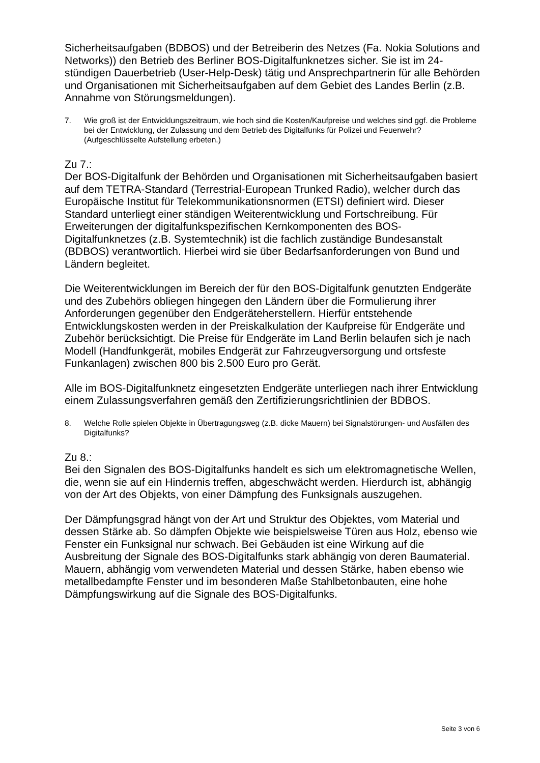Sicherheitsaufgaben (BDBOS) und der Betreiberin des Netzes (Fa. Nokia Solutions and Networks)) den Betrieb des Berliner BOS-Digitalfunknetzes sicher. Sie ist im 24-stündigen Dauerbetrieb (User-Help-Desk) tätig und Ansprechpartnerin für alle Behörden und Organisationen mit Sicherheitsaufgaben auf dem Gebiet des Landes Berlin (z.B. Annahme von Störungsmeldungen).
7. Wie groß ist der Entwicklungszeitraum, wie hoch sind die Kosten/Kaufpreise und welches sind ggf. die Probleme bei der Entwicklung, der Zulassung und dem Betrieb des Digitalfunks für Polizei und Feuerwehr? (Aufgeschlüsselte Aufstellung erbeten.)
Zu 7.:
Der BOS-Digitalfunk der Behörden und Organisationen mit Sicherheitsaufgaben basiert auf dem TETRA-Standard (Terrestrial-European Trunked Radio), welcher durch das Europäische Institut für Telekommunikationsnormen (ETSI) definiert wird. Dieser Standard unterliegt einer ständigen Weiterentwicklung und Fortschreibung. Für Erweiterungen der digitalfunkspezifischen Kernkomponenten des BOS-Digitalfunknetzes (z.B. Systemtechnik) ist die fachlich zuständige Bundesanstalt (BDBOS) verantwortlich. Hierbei wird sie über Bedarfsanforderungen von Bund und Ländern begleitet.
Die Weiterentwicklungen im Bereich der für den BOS-Digitalfunk genutzten Endgeräte und des Zubehörs obliegen hingegen den Ländern über die Formulierung ihrer Anforderungen gegenüber den Endgeräteherstellern. Hierfür entstehende Entwicklungskosten werden in der Preiskalkulation der Kaufpreise für Endgeräte und Zubehör berücksichtigt. Die Preise für Endgeräte im Land Berlin belaufen sich je nach Modell (Handfunkgerät, mobiles Endgerät zur Fahrzeugversorgung und ortsfeste Funkanlagen) zwischen 800 bis 2.500 Euro pro Gerät.
Alle im BOS-Digitalfunknetz eingesetzten Endgeräte unterliegen nach ihrer Entwicklung einem Zulassungsverfahren gemäß den Zertifizierungsrichtlinien der BDBOS.
8. Welche Rolle spielen Objekte in Übertragungsweg (z.B. dicke Mauern) bei Signalstörungen- und Ausfällen des Digitalfunks?
Zu 8.:
Bei den Signalen des BOS-Digitalfunks handelt es sich um elektromagnetische Wellen, die, wenn sie auf ein Hindernis treffen, abgeschwächt werden. Hierdurch ist, abhängig von der Art des Objekts, von einer Dämpfung des Funksignals auszugehen.
Der Dämpfungsgrad hängt von der Art und Struktur des Objektes, vom Material und dessen Stärke ab. So dämpfen Objekte wie beispielsweise Türen aus Holz, ebenso wie Fenster ein Funksignal nur schwach. Bei Gebäuden ist eine Wirkung auf die Ausbreitung der Signale des BOS-Digitalfunks stark abhängig von deren Baumaterial. Mauern, abhängig vom verwendeten Material und dessen Stärke, haben ebenso wie metallbedampfte Fenster und im besonderen Maße Stahlbetonbauten, eine hohe Dämpfungswirkung auf die Signale des BOS-Digitalfunks.
Seite 3 von 6